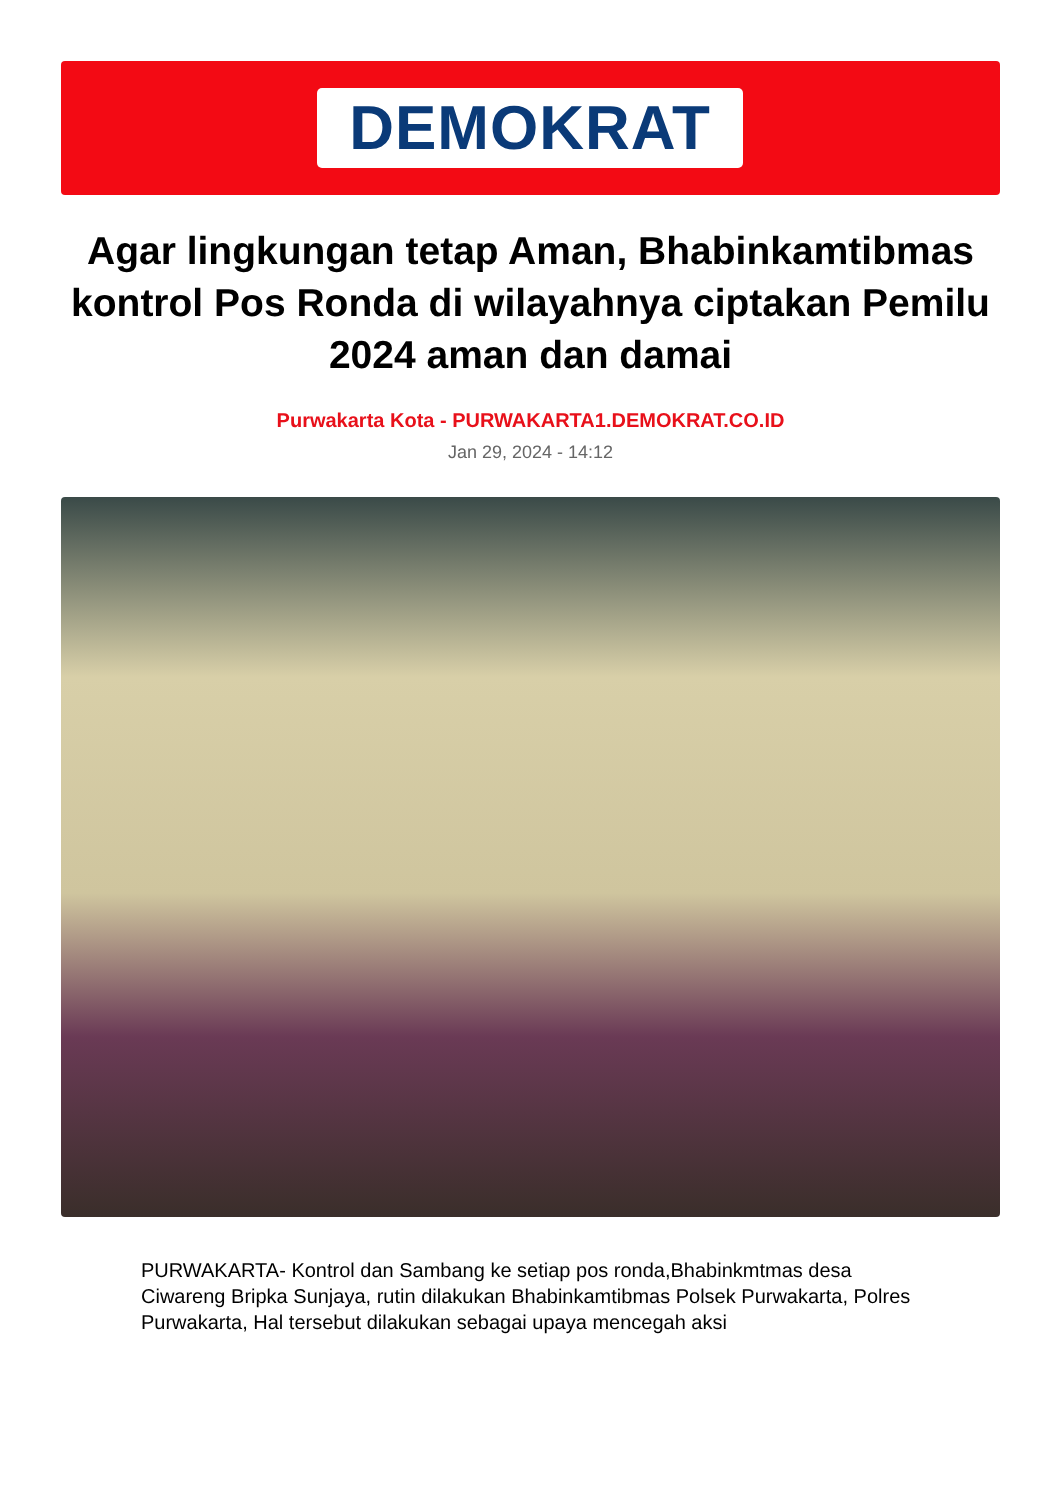DEMOKRAT
Agar lingkungan tetap Aman, Bhabinkamtibmas kontrol Pos Ronda di wilayahnya ciptakan Pemilu 2024 aman dan damai
Purwakarta Kota - PURWAKARTA1.DEMOKRAT.CO.ID
Jan 29, 2024 - 14:12
PURWAKARTA- Kontrol dan Sambang ke setiap pos ronda,Bhabinkmtmas desa Ciwareng Bripka Sunjaya, rutin dilakukan Bhabinkamtibmas Polsek Purwakarta, Polres Purwakarta, Hal tersebut dilakukan sebagai upaya mencegah aksi